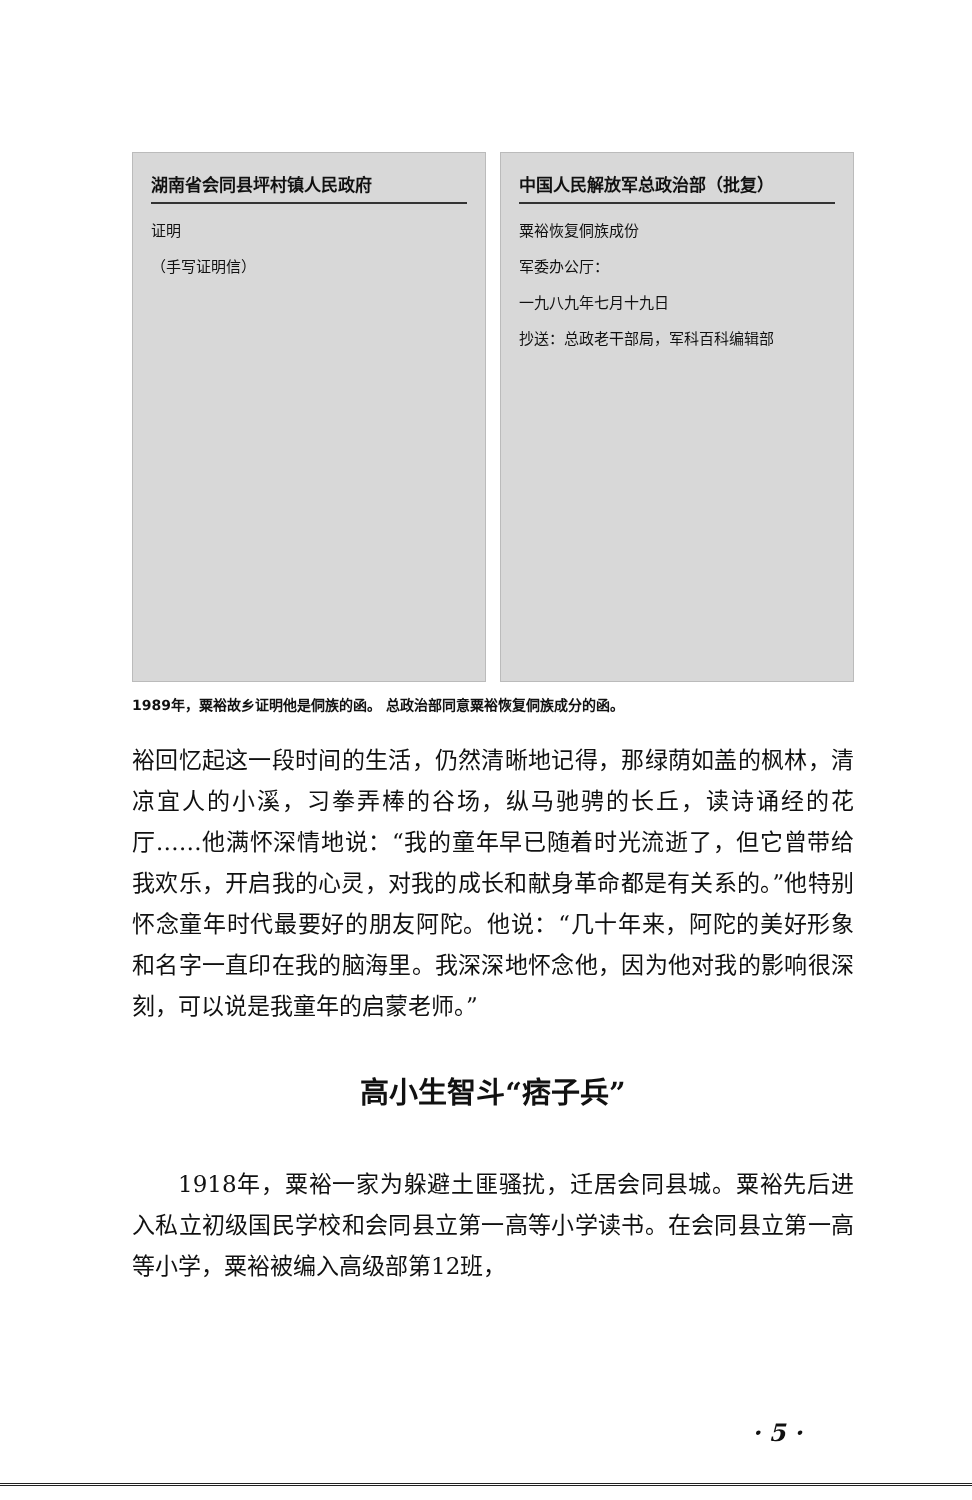湖南省会同县坪村镇人民政府
证明
（手写证明信）
中国人民解放军总政治部（批复）
粟裕恢复侗族成份
军委办公厅：
一九八九年七月十九日
抄送：总政老干部局，军科百科编辑部
1989年，粟裕故乡证明他是侗族的函。 总政治部同意粟裕恢复侗族成分的函。
裕回忆起这一段时间的生活，仍然清晰地记得，那绿荫如盖的枫林，清凉宜人的小溪，习拳弄棒的谷场，纵马驰骋的长丘，读诗诵经的花厅……他满怀深情地说：“我的童年早已随着时光流逝了，但它曾带给我欢乐，开启我的心灵，对我的成长和献身革命都是有关系的。”他特别怀念童年时代最要好的朋友阿陀。他说：“几十年来，阿陀的美好形象和名字一直印在我的脑海里。我深深地怀念他，因为他对我的影响很深刻，可以说是我童年的启蒙老师。”
高小生智斗“痞子兵”
1918年，粟裕一家为躲避土匪骚扰，迁居会同县城。粟裕先后进入私立初级国民学校和会同县立第一高等小学读书。在会同县立第一高等小学，粟裕被编入高级部第12班，
· 5 ·